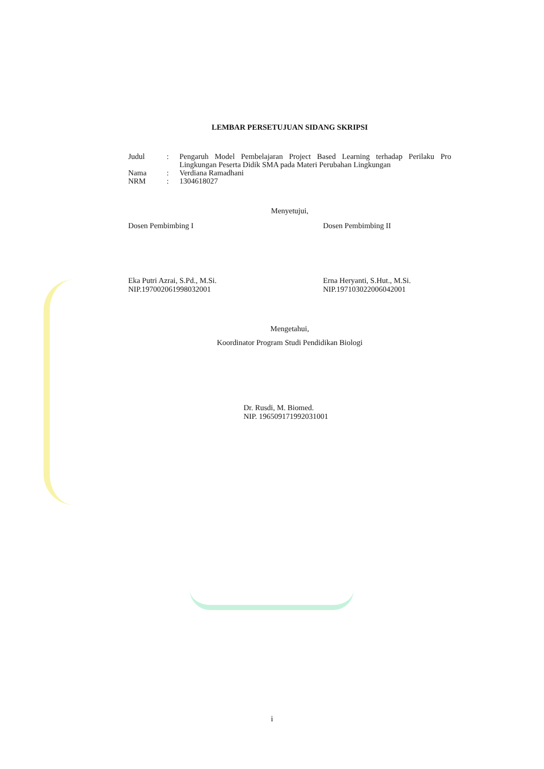LEMBAR PERSETUJUAN SIDANG SKRIPSI
| Judul | : | Pengaruh Model Pembelajaran Project Based Learning terhadap Perilaku Pro Lingkungan Peserta Didik SMA pada Materi Perubahan Lingkungan |
| Nama | : | Verdiana Ramadhani |
| NRM | : | 1304618027 |
Menyetujui,
Dosen Pembimbing I
Eka Putri Azrai, S.Pd., M.Si.
NIP.197002061998032001
Dosen Pembimbing II
Erna Heryanti, S.Hut., M.Si.
NIP.197103022006042001
Mengetahui,
Koordinator Program Studi Pendidikan Biologi
Dr. Rusdi, M. Biomed.
NIP. 196509171992031001
i